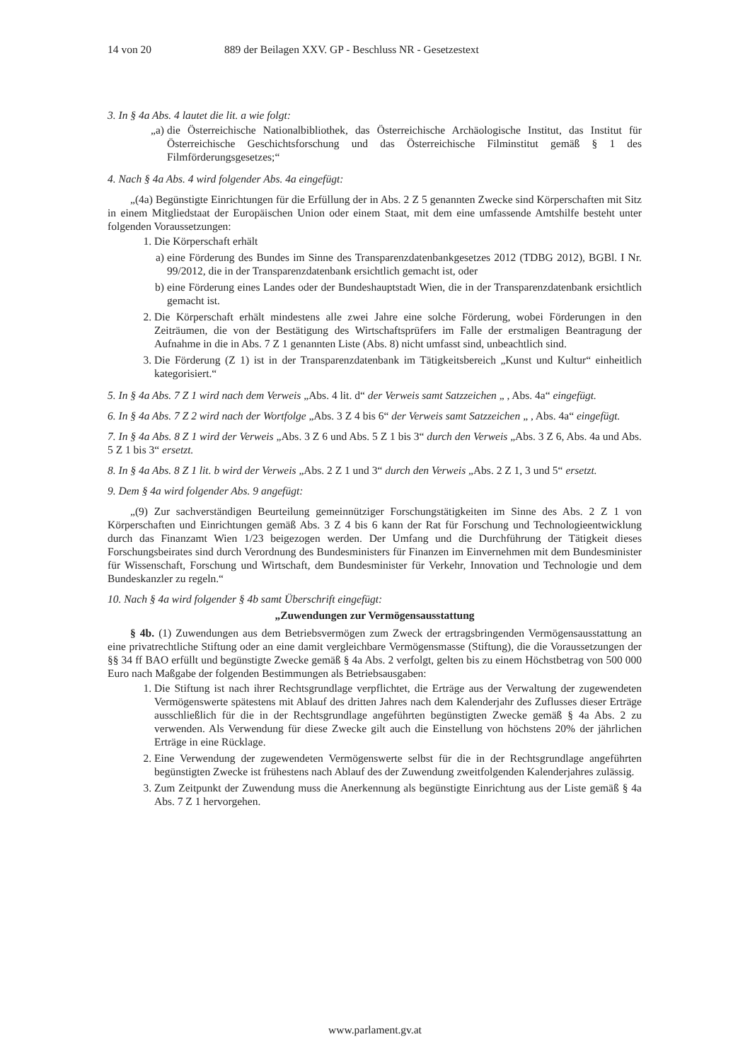14 von 20 889 der Beilagen XXV. GP - Beschluss NR - Gesetzestext
3. In § 4a Abs. 4 lautet die lit. a wie folgt:
„a) die Österreichische Nationalbibliothek, das Österreichische Archäologische Institut, das Institut für Österreichische Geschichtsforschung und das Österreichische Filminstitut gemäß § 1 des Filmförderungsgesetzes;“
4. Nach § 4a Abs. 4 wird folgender Abs. 4a eingefügt:
„(4a) Begünstigte Einrichtungen für die Erfüllung der in Abs. 2 Z 5 genannten Zwecke sind Körperschaften mit Sitz in einem Mitgliedstaat der Europäischen Union oder einem Staat, mit dem eine umfassende Amtshilfe besteht unter folgenden Voraussetzungen:
1. Die Körperschaft erhält
a) eine Förderung des Bundes im Sinne des Transparenzdatenbankgesetzes 2012 (TDBG 2012), BGBl. I Nr. 99/2012, die in der Transparenzdatenbank ersichtlich gemacht ist, oder
b) eine Förderung eines Landes oder der Bundeshauptstadt Wien, die in der Transparenzdatenbank ersichtlich gemacht ist.
2. Die Körperschaft erhält mindestens alle zwei Jahre eine solche Förderung, wobei Förderungen in den Zeiträumen, die von der Bestätigung des Wirtschaftsprüfers im Falle der erstmaligen Beantragung der Aufnahme in die in Abs. 7 Z 1 genannten Liste (Abs. 8) nicht umfasst sind, unbeachtlich sind.
3. Die Förderung (Z 1) ist in der Transparenzdatenbank im Tätigkeitsbereich „Kunst und Kultur“ einheitlich kategorisiert.“
5. In § 4a Abs. 7 Z 1 wird nach dem Verweis „Abs. 4 lit. d“ der Verweis samt Satzzeichen „ , Abs. 4a“ eingefügt.
6. In § 4a Abs. 7 Z 2 wird nach der Wortfolge „Abs. 3 Z 4 bis 6“ der Verweis samt Satzzeichen „ , Abs. 4a“ eingefügt.
7. In § 4a Abs. 8 Z 1 wird der Verweis „Abs. 3 Z 6 und Abs. 5 Z 1 bis 3“ durch den Verweis „Abs. 3 Z 6, Abs. 4a und Abs. 5 Z 1 bis 3“ ersetzt.
8. In § 4a Abs. 8 Z 1 lit. b wird der Verweis „Abs. 2 Z 1 und 3“ durch den Verweis „Abs. 2 Z 1, 3 und 5“ ersetzt.
9. Dem § 4a wird folgender Abs. 9 angefügt:
„(9) Zur sachverständigen Beurteilung gemeinnütziger Forschungstätigkeiten im Sinne des Abs. 2 Z 1 von Körperschaften und Einrichtungen gemäß Abs. 3 Z 4 bis 6 kann der Rat für Forschung und Technologieentwicklung durch das Finanzamt Wien 1/23 beigezogen werden. Der Umfang und die Durchführung der Tätigkeit dieses Forschungsbeirates sind durch Verordnung des Bundesministers für Finanzen im Einvernehmen mit dem Bundesminister für Wissenschaft, Forschung und Wirtschaft, dem Bundesminister für Verkehr, Innovation und Technologie und dem Bundeskanzler zu regeln.“
10. Nach § 4a wird folgender § 4b samt Überschrift eingefügt:
„Zuwendungen zur Vermögensausstattung
§ 4b. (1) Zuwendungen aus dem Betriebsvermögen zum Zweck der ertragsbringenden Vermögensausstattung an eine privatrechtliche Stiftung oder an eine damit vergleichbare Vermögensmasse (Stiftung), die die Voraussetzungen der §§ 34 ff BAO erfüllt und begünstigte Zwecke gemäß § 4a Abs. 2 verfolgt, gelten bis zu einem Höchstbetrag von 500 000 Euro nach Maßgabe der folgenden Bestimmungen als Betriebsausgaben:
1. Die Stiftung ist nach ihrer Rechtsgrundlage verpflichtet, die Erträge aus der Verwaltung der zugewendeten Vermögenswerte spätestens mit Ablauf des dritten Jahres nach dem Kalenderjahr des Zuflusses dieser Erträge ausschließlich für die in der Rechtsgrundlage angeführten begünstigten Zwecke gemäß § 4a Abs. 2 zu verwenden. Als Verwendung für diese Zwecke gilt auch die Einstellung von höchstens 20% der jährlichen Erträge in eine Rücklage.
2. Eine Verwendung der zugewendeten Vermögenswerte selbst für die in der Rechtsgrundlage angeführten begünstigten Zwecke ist frühestens nach Ablauf des der Zuwendung zweitfolgenden Kalenderjahres zulässig.
3. Zum Zeitpunkt der Zuwendung muss die Anerkennung als begünstigte Einrichtung aus der Liste gemäß § 4a Abs. 7 Z 1 hervorgehen.
www.parlament.gv.at